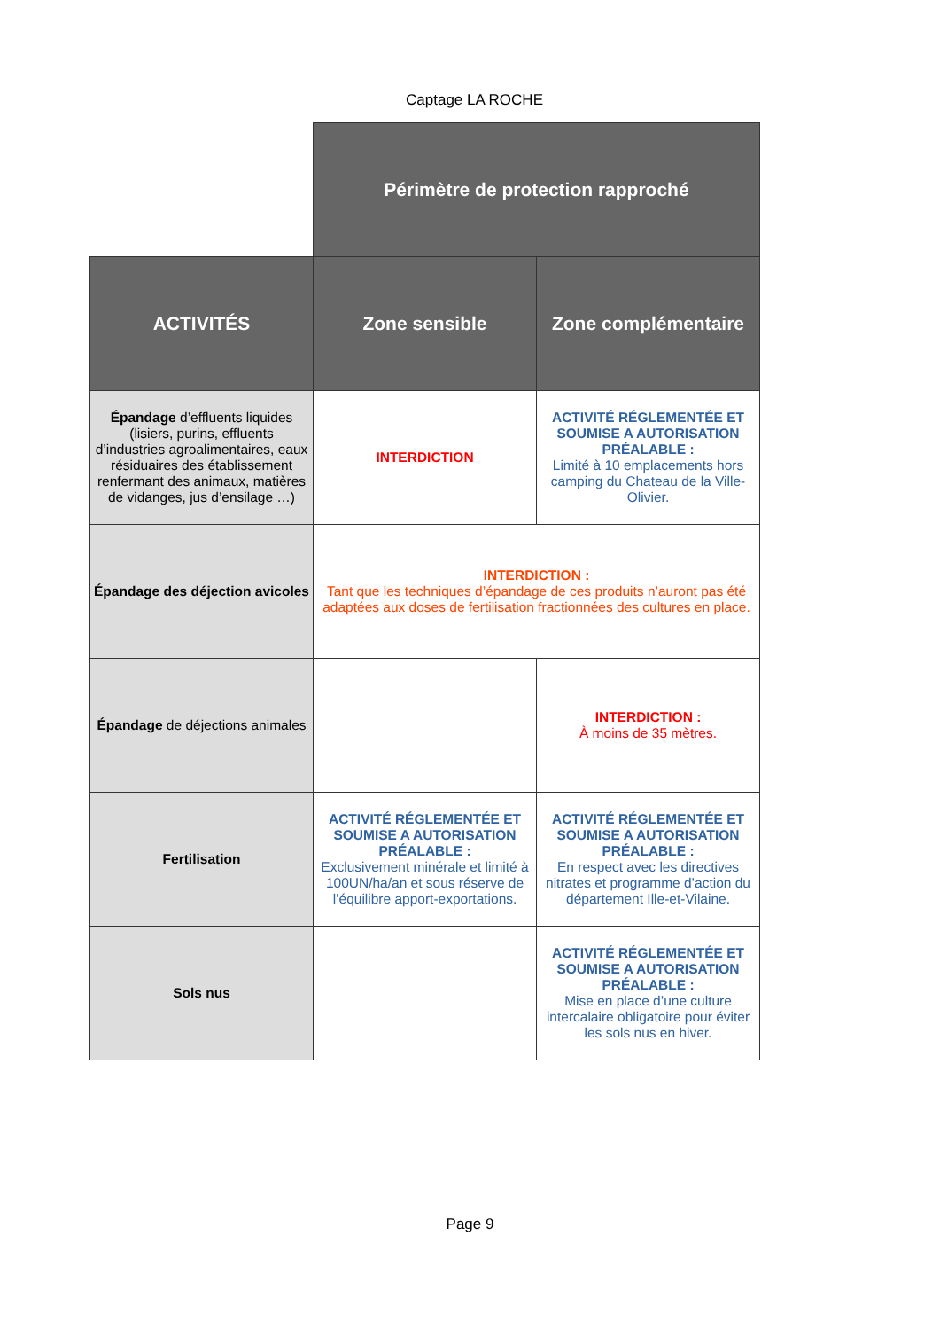Captage LA ROCHE
| | Périmètre de protection rapproché | |
| ACTIVITÉS | Zone sensible | Zone complémentaire |
| Épandage d’effluents liquides (lisiers, purins, effluents d’industries agroalimentaires, eaux résiduaires des établissement renfermant des animaux, matières de vidanges, jus d’ensilage …) | INTERDICTION | ACTIVITÉ RÉGLEMENTÉE ET SOUMISE A AUTORISATION PRÉALABLE : Limité à 10 emplacements hors camping du Chateau de la Ville-Olivier. |
| Épandage des déjection avicoles | INTERDICTION : Tant que les techniques d’épandage de ces produits n’auront pas été adaptées aux doses de fertilisation fractionnées des cultures en place. | |
| Épandage de déjections animales | | INTERDICTION : À moins de 35 mètres. |
| Fertilisation | ACTIVITÉ RÉGLEMENTÉE ET SOUMISE A AUTORISATION PRÉALABLE : Exclusivement minérale et limité à 100UN/ha/an et sous réserve de l’équilibre apport-exportations. | ACTIVITÉ RÉGLEMENTÉE ET SOUMISE A AUTORISATION PRÉALABLE : En respect avec les directives nitrates et programme d’action du département Ille-et-Vilaine. |
| Sols nus | | ACTIVITÉ RÉGLEMENTÉE ET SOUMISE A AUTORISATION PRÉALABLE : Mise en place d’une culture intercalaire obligatoire pour éviter les sols nus en hiver. |
Page 9